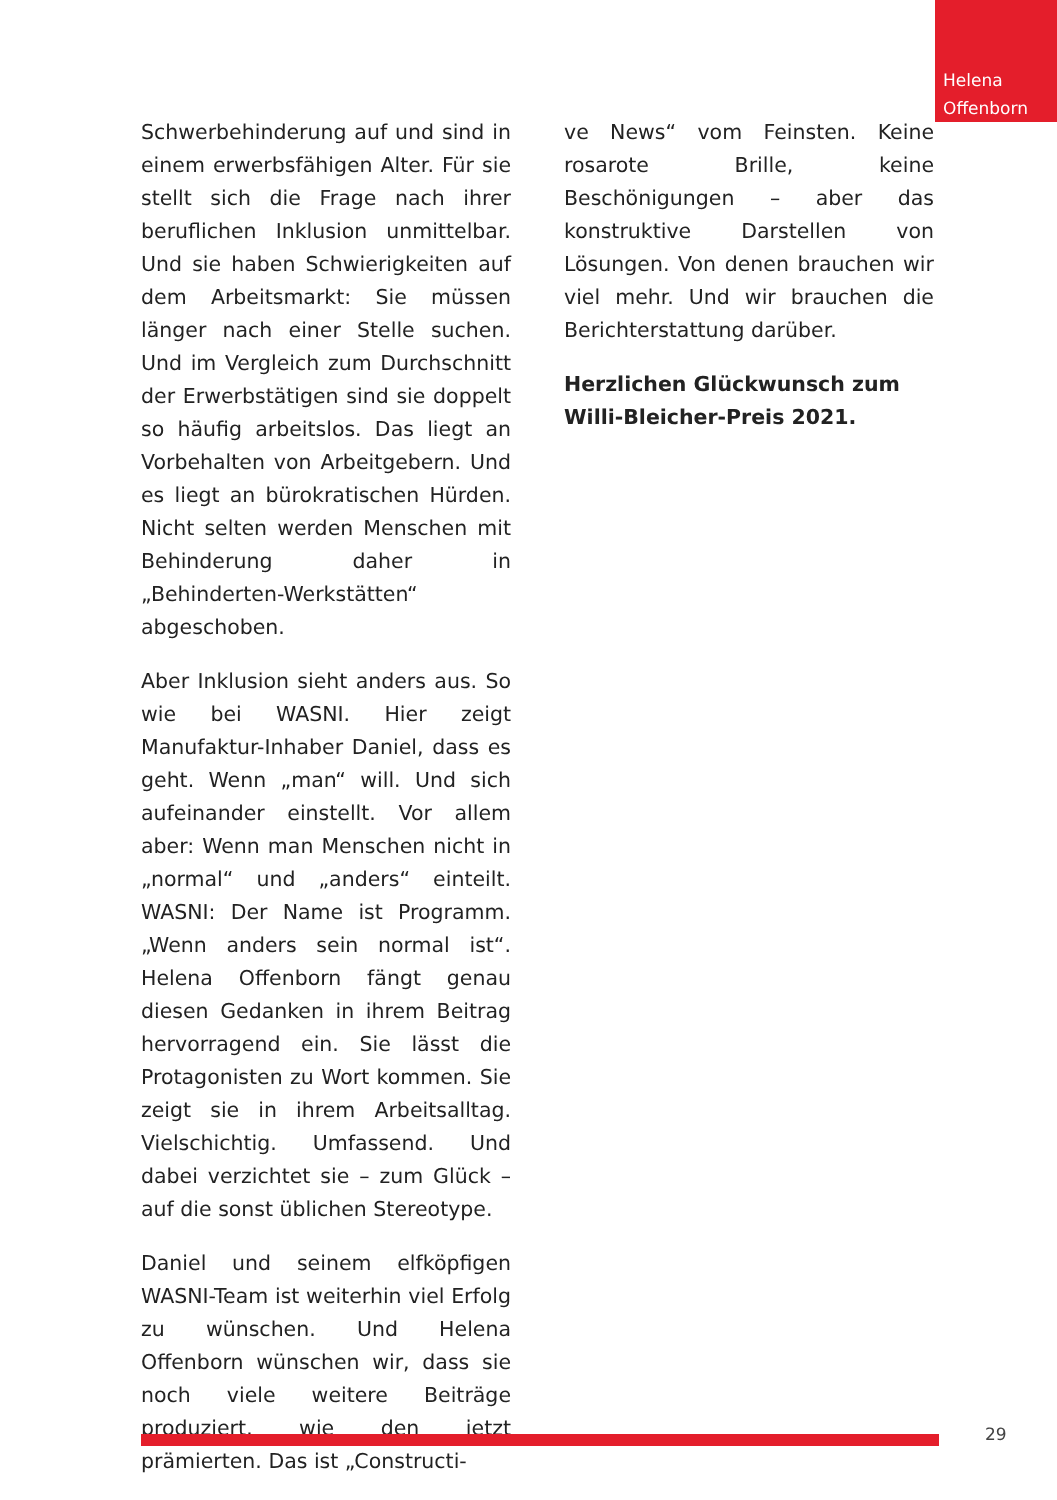Helena Offenborn
Schwerbehinderung auf und sind in einem erwerbsfähigen Alter. Für sie stellt sich die Frage nach ihrer beruflichen Inklusion unmittelbar. Und sie haben Schwierigkeiten auf dem Arbeitsmarkt: Sie müssen länger nach einer Stelle suchen. Und im Vergleich zum Durchschnitt der Erwerbstätigen sind sie doppelt so häufig arbeitslos. Das liegt an Vorbehalten von Arbeitgebern. Und es liegt an bürokratischen Hürden. Nicht selten werden Menschen mit Behinderung daher in „Behinderten-Werkstätten“ abgeschoben.
Aber Inklusion sieht anders aus. So wie bei WASNI. Hier zeigt Manufaktur-Inhaber Daniel, dass es geht. Wenn „man“ will. Und sich aufeinander einstellt. Vor allem aber: Wenn man Menschen nicht in „normal“ und „anders“ einteilt. WASNI: Der Name ist Programm. „Wenn anders sein normal ist“. Helena Offenborn fängt genau diesen Gedanken in ihrem Beitrag hervorragend ein. Sie lässt die Protagonisten zu Wort kommen. Sie zeigt sie in ihrem Arbeitsalltag. Vielschichtig. Umfassend. Und dabei verzichtet sie – zum Glück – auf die sonst üblichen Stereotype.
Daniel und seinem elfköpfigen WASNI-Team ist weiterhin viel Erfolg zu wünschen. Und Helena Offenborn wünschen wir, dass sie noch viele weitere Beiträge produziert, wie den jetzt prämierten. Das ist „Constructi-
ve News“ vom Feinsten. Keine rosarote Brille, keine Beschönigungen – aber das konstruktive Darstellen von Lösungen. Von denen brauchen wir viel mehr. Und wir brauchen die Berichterstattung darüber.
Herzlichen Glückwunsch zum Willi-Bleicher-Preis 2021.
29